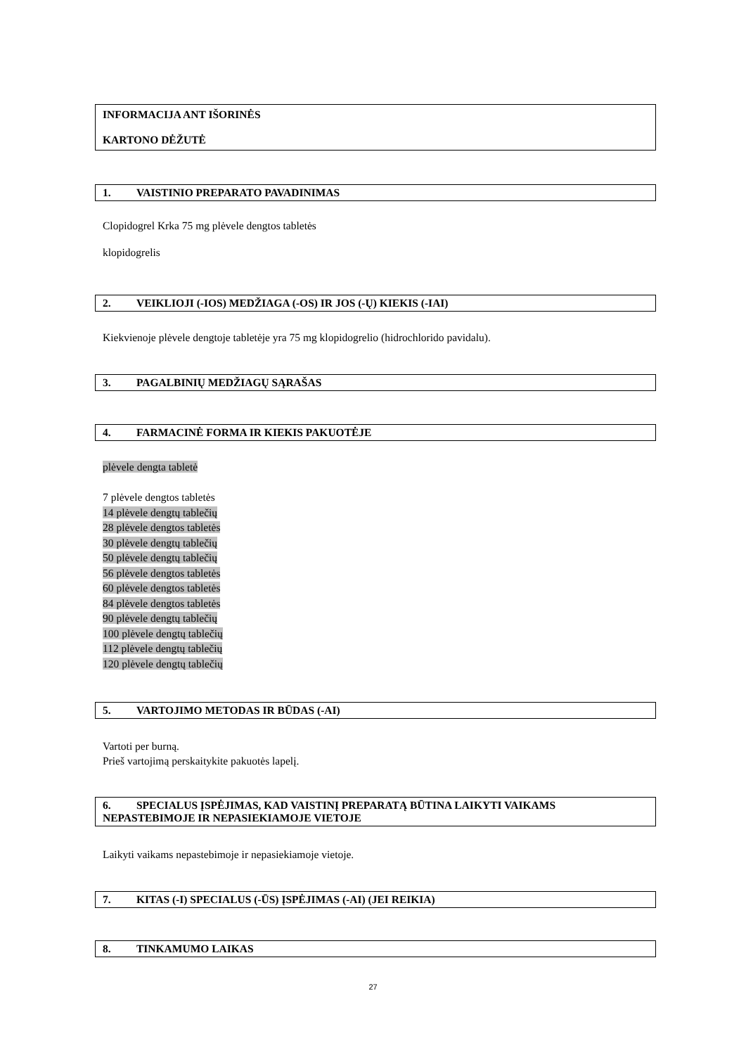INFORMACIJA ANT IŠORINĖS
KARTONO DĖŽUTĖ
1. VAISTINIO PREPARATO PAVADINIMAS
Clopidogrel Krka 75 mg plėvele dengtos tabletės
klopidogrelis
2. VEIKLIOJI (-IOS) MEDŽIAGA (-OS) IR JOS (-Ų) KIEKIS (-IAI)
Kiekvienoje plėvele dengtoje tabletėje yra 75 mg klopidogrelio (hidrochlorido pavidalu).
3. PAGALBINIŲ MEDŽIAGŲ SĄRAŠAS
4. FARMACINĖ FORMA IR KIEKIS PAKUOTĖJE
plėvele dengta tabletė
7 plėvele dengtos tabletės
14 plėvele dengtų tablečių
28 plėvele dengtos tabletės
30 plėvele dengtų tablečių
50 plėvele dengtų tablečių
56 plėvele dengtos tabletės
60 plėvele dengtos tabletės
84 plėvele dengtos tabletės
90 plėvele dengtų tablečių
100 plėvele dengtų tablečių
112 plėvele dengtų tablečių
120 plėvele dengtų tablečių
5. VARTOJIMO METODAS IR BŪDAS (-AI)
Vartoti per burną.
Prieš vartojimą perskaitykite pakuotės lapelį.
6. SPECIALUS ĮSPĖJIMAS, KAD VAISTINĮ PREPARATĄ BŪTINA LAIKYTI VAIKAMS NEPASTEBIMOJE IR NEPASIEKIAMOJE VIETOJE
Laikyti vaikams nepastebimoje ir nepasiekiamoje vietoje.
7. KITAS (-I) SPECIALUS (-ŪS) ĮSPĖJIMAS (-AI) (JEI REIKIA)
8. TINKAMUMO LAIKAS
27